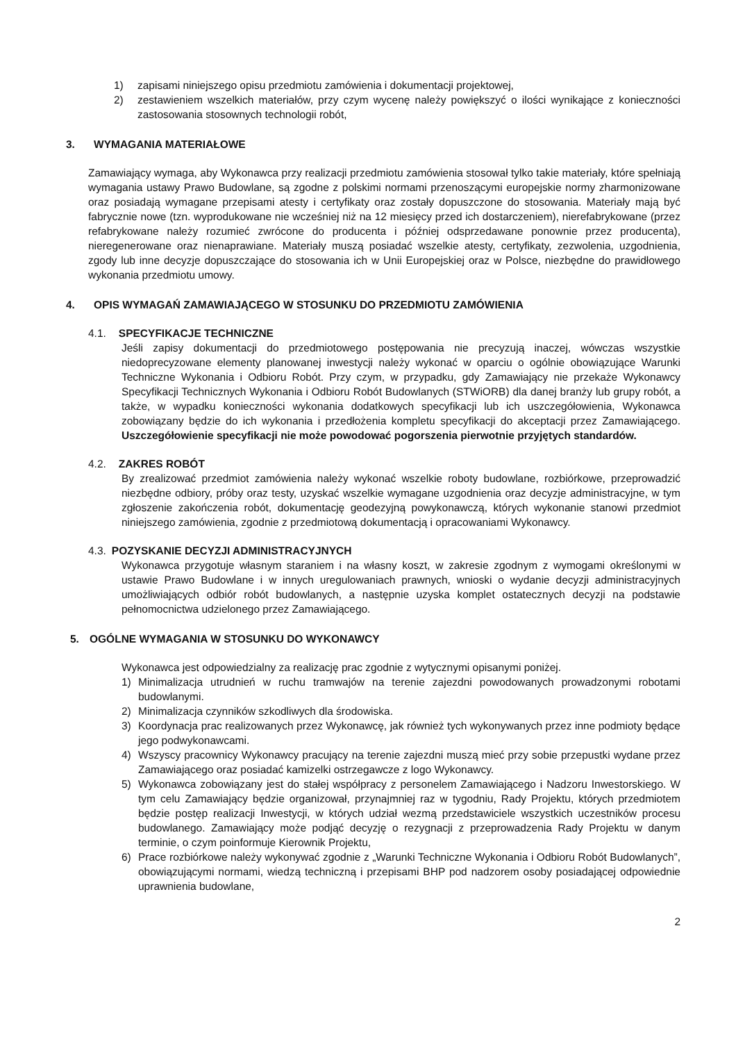1) zapisami niniejszego opisu przedmiotu zamówienia i dokumentacji projektowej,
2) zestawieniem wszelkich materiałów, przy czym wycenę należy powiększyć o ilości wynikające z konieczności zastosowania stosownych technologii robót,
3. WYMAGANIA MATERIAŁOWE
Zamawiający wymaga, aby Wykonawca przy realizacji przedmiotu zamówienia stosował tylko takie materiały, które spełniają wymagania ustawy Prawo Budowlane, są zgodne z polskimi normami przenoszącymi europejskie normy zharmonizowane oraz posiadają wymagane przepisami atesty i certyfikaty oraz zostały dopuszczone do stosowania. Materiały mają być fabrycznie nowe (tzn. wyprodukowane nie wcześniej niż na 12 miesięcy przed ich dostarczeniem), nierefabrykowane (przez refabrykowane należy rozumieć zwrócone do producenta i później odsprzedawane ponownie przez producenta), nieregenerowane oraz nienaprawiane. Materiały muszą posiadać wszelkie atesty, certyfikaty, zezwolenia, uzgodnienia, zgody lub inne decyzje dopuszczające do stosowania ich w Unii Europejskiej oraz w Polsce, niezbędne do prawidłowego wykonania przedmiotu umowy.
4. OPIS WYMAGAŃ ZAMAWIAJĄCEGO W STOSUNKU DO PRZEDMIOTU ZAMÓWIENIA
4.1. SPECYFIKACJE TECHNICZNE
Jeśli zapisy dokumentacji do przedmiotowego postępowania nie precyzują inaczej, wówczas wszystkie niedoprecyzowane elementy planowanej inwestycji należy wykonać w oparciu o ogólnie obowiązujące Warunki Techniczne Wykonania i Odbioru Robót. Przy czym, w przypadku, gdy Zamawiający nie przekaże Wykonawcy Specyfikacji Technicznych Wykonania i Odbioru Robót Budowlanych (STWiORB) dla danej branży lub grupy robót, a także, w wypadku konieczności wykonania dodatkowych specyfikacji lub ich uszczegółowienia, Wykonawca zobowiązany będzie do ich wykonania i przedłożenia kompletu specyfikacji do akceptacji przez Zamawiającego. Uszczegółowienie specyfikacji nie może powodować pogorszenia pierwotnie przyjętych standardów.
4.2. ZAKRES ROBÓT
By zrealizować przedmiot zamówienia należy wykonać wszelkie roboty budowlane, rozbiórkowe, przeprowadzić niezbędne odbiory, próby oraz testy, uzyskać wszelkie wymagane uzgodnienia oraz decyzje administracyjne, w tym zgłoszenie zakończenia robót, dokumentację geodezyjną powykonawczą, których wykonanie stanowi przedmiot niniejszego zamówienia, zgodnie z przedmiotową dokumentacją i opracowaniami Wykonawcy.
4.3. POZYSKANIE DECYZJI ADMINISTRACYJNYCH
Wykonawca przygotuje własnym staraniem i na własny koszt, w zakresie zgodnym z wymogami określonymi w ustawie Prawo Budowlane i w innych uregulowaniach prawnych, wnioski o wydanie decyzji administracyjnych umożliwiających odbiór robót budowlanych, a następnie uzyska komplet ostatecznych decyzji na podstawie pełnomocnictwa udzielonego przez Zamawiającego.
5. OGÓLNE WYMAGANIA W STOSUNKU DO WYKONAWCY
Wykonawca jest odpowiedzialny za realizację prac zgodnie z wytycznymi opisanymi poniżej.
1) Minimalizacja utrudnień w ruchu tramwajów na terenie zajezdni powodowanych prowadzonymi robotami budowlanymi.
2) Minimalizacja czynników szkodliwych dla środowiska.
3) Koordynacja prac realizowanych przez Wykonawcę, jak również tych wykonywanych przez inne podmioty będące jego podwykonawcami.
4) Wszyscy pracownicy Wykonawcy pracujący na terenie zajezdni muszą mieć przy sobie przepustki wydane przez Zamawiającego oraz posiadać kamizelki ostrzegawcze z logo Wykonawcy.
5) Wykonawca zobowiązany jest do stałej współpracy z personelem Zamawiającego i Nadzoru Inwestorskiego. W tym celu Zamawiający będzie organizował, przynajmniej raz w tygodniu, Rady Projektu, których przedmiotem będzie postęp realizacji Inwestycji, w których udział wezmą przedstawiciele wszystkich uczestników procesu budowlanego. Zamawiający może podjąć decyzję o rezygnacji z przeprowadzenia Rady Projektu w danym terminie, o czym poinformuje Kierownik Projektu,
6) Prace rozbiórkowe należy wykonywać zgodnie z „Warunki Techniczne Wykonania i Odbioru Robót Budowlanych”, obowiązującymi normami, wiedzą techniczną i przepisami BHP pod nadzorem osoby posiadającej odpowiednie uprawnienia budowlane,
2